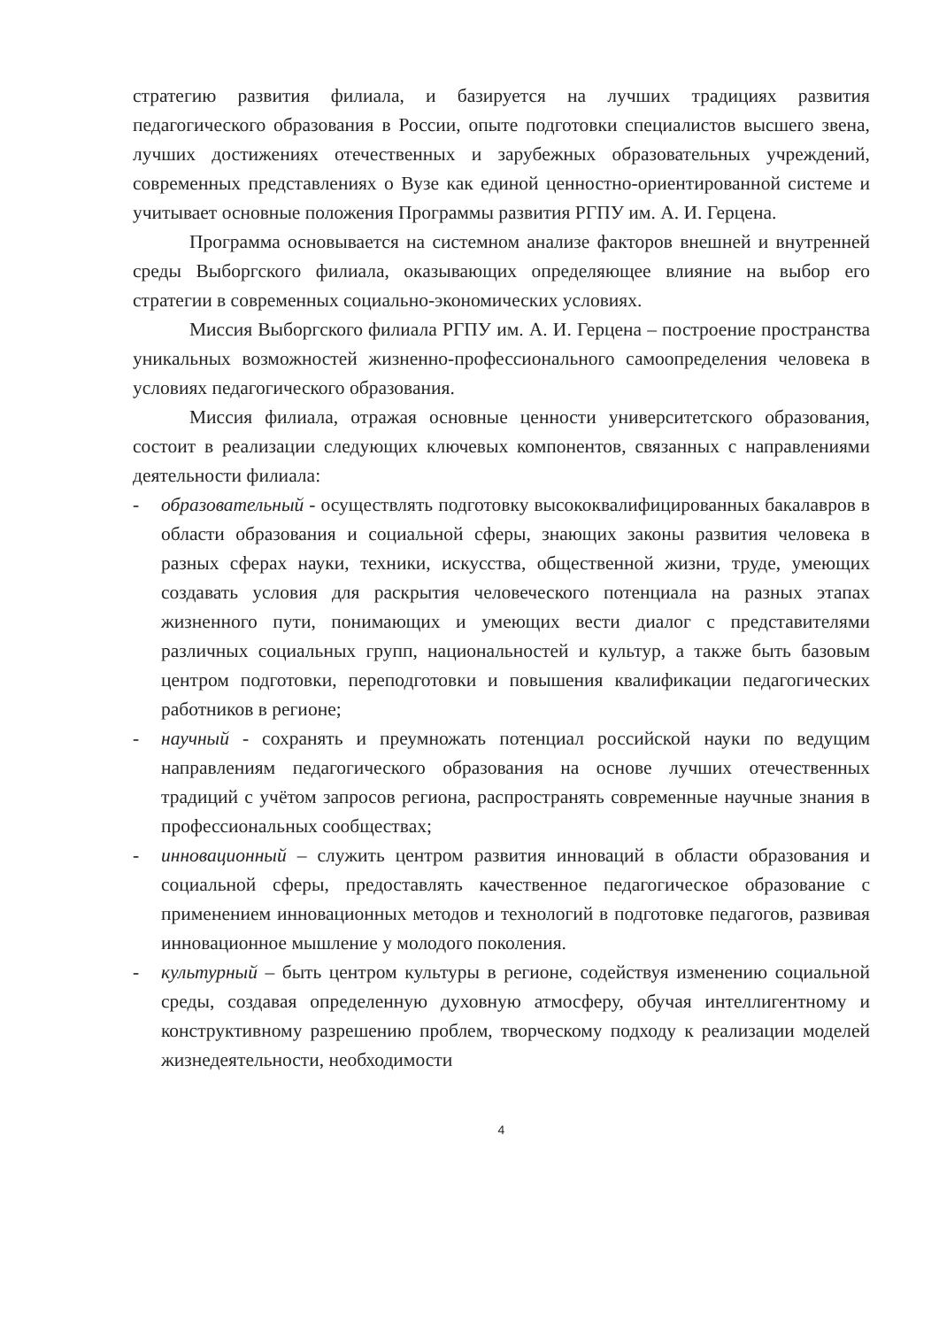стратегию развития филиала, и базируется на лучших традициях развития педагогического образования в России, опыте подготовки специалистов высшего звена, лучших достижениях отечественных и зарубежных образовательных учреждений, современных представлениях о Вузе как единой ценностно-ориентированной системе и учитывает основные положения Программы развития РГПУ им. А. И. Герцена.
Программа основывается на системном анализе факторов внешней и внутренней среды Выборгского филиала, оказывающих определяющее влияние на выбор его стратегии в современных социально-экономических условиях.
Миссия Выборгского филиала РГПУ им. А. И. Герцена – построение пространства уникальных возможностей жизненно-профессионального самоопределения человека в условиях педагогического образования.
Миссия филиала, отражая основные ценности университетского образования, состоит в реализации следующих ключевых компонентов, связанных с направлениями деятельности филиала:
- образовательный - осуществлять подготовку высококвалифицированных бакалавров в области образования и социальной сферы, знающих законы развития человека в разных сферах науки, техники, искусства, общественной жизни, труде, умеющих создавать условия для раскрытия человеческого потенциала на разных этапах жизненного пути, понимающих и умеющих вести диалог с представителями различных социальных групп, национальностей и культур, а также быть базовым центром подготовки, переподготовки и повышения квалификации педагогических работников в регионе;
- научный - сохранять и преумножать потенциал российской науки по ведущим направлениям педагогического образования на основе лучших отечественных традиций с учётом запросов региона, распространять современные научные знания в профессиональных сообществах;
- инновационный – служить центром развития инноваций в области образования и социальной сферы, предоставлять качественное педагогическое образование с применением инновационных методов и технологий в подготовке педагогов, развивая инновационное мышление у молодого поколения.
- культурный – быть центром культуры в регионе, содействуя изменению социальной среды, создавая определенную духовную атмосферу, обучая интеллигентному и конструктивному разрешению проблем, творческому подходу к реализации моделей жизнедеятельности, необходимости
4